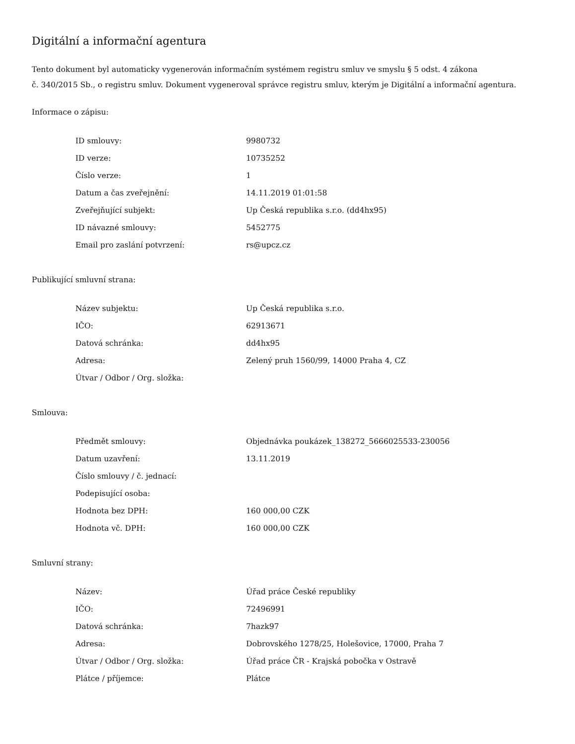Digitální a informační agentura
Tento dokument byl automaticky vygenerován informačním systémem registru smluv ve smyslu § 5 odst. 4 zákona
č. 340/2015 Sb., o registru smluv. Dokument vygeneroval správce registru smluv, kterým je Digitální a informační agentura.
Informace o zápisu:
| ID smlouvy: | 9980732 |
| ID verze: | 10735252 |
| Číslo verze: | 1 |
| Datum a čas zveřejnění: | 14.11.2019 01:01:58 |
| Zveřejňující subjekt: | Up Česká republika s.r.o. (dd4hx95) |
| ID návazné smlouvy: | 5452775 |
| Email pro zaslání potvrzení: | rs@upcz.cz |
Publikující smluvní strana:
| Název subjektu: | Up Česká republika s.r.o. |
| IČO: | 62913671 |
| Datová schránka: | dd4hx95 |
| Adresa: | Zelený pruh 1560/99, 14000 Praha 4, CZ |
| Útvar / Odbor / Org. složka: | |
Smlouva:
| Předmět smlouvy: | Objednávka poukázek_138272_5666025533-230056 |
| Datum uzavření: | 13.11.2019 |
| Číslo smlouvy / č. jednací: | |
| Podepisující osoba: | |
| Hodnota bez DPH: | 160 000,00 CZK |
| Hodnota vč. DPH: | 160 000,00 CZK |
Smluvní strany:
| Název: | Úřad práce České republiky |
| IČO: | 72496991 |
| Datová schránka: | 7hazk97 |
| Adresa: | Dobrovského 1278/25, Holešovice, 17000, Praha 7 |
| Útvar / Odbor / Org. složka: | Úřad práce ČR - Krajská pobočka v Ostravě |
| Plátce / příjemce: | Plátce |